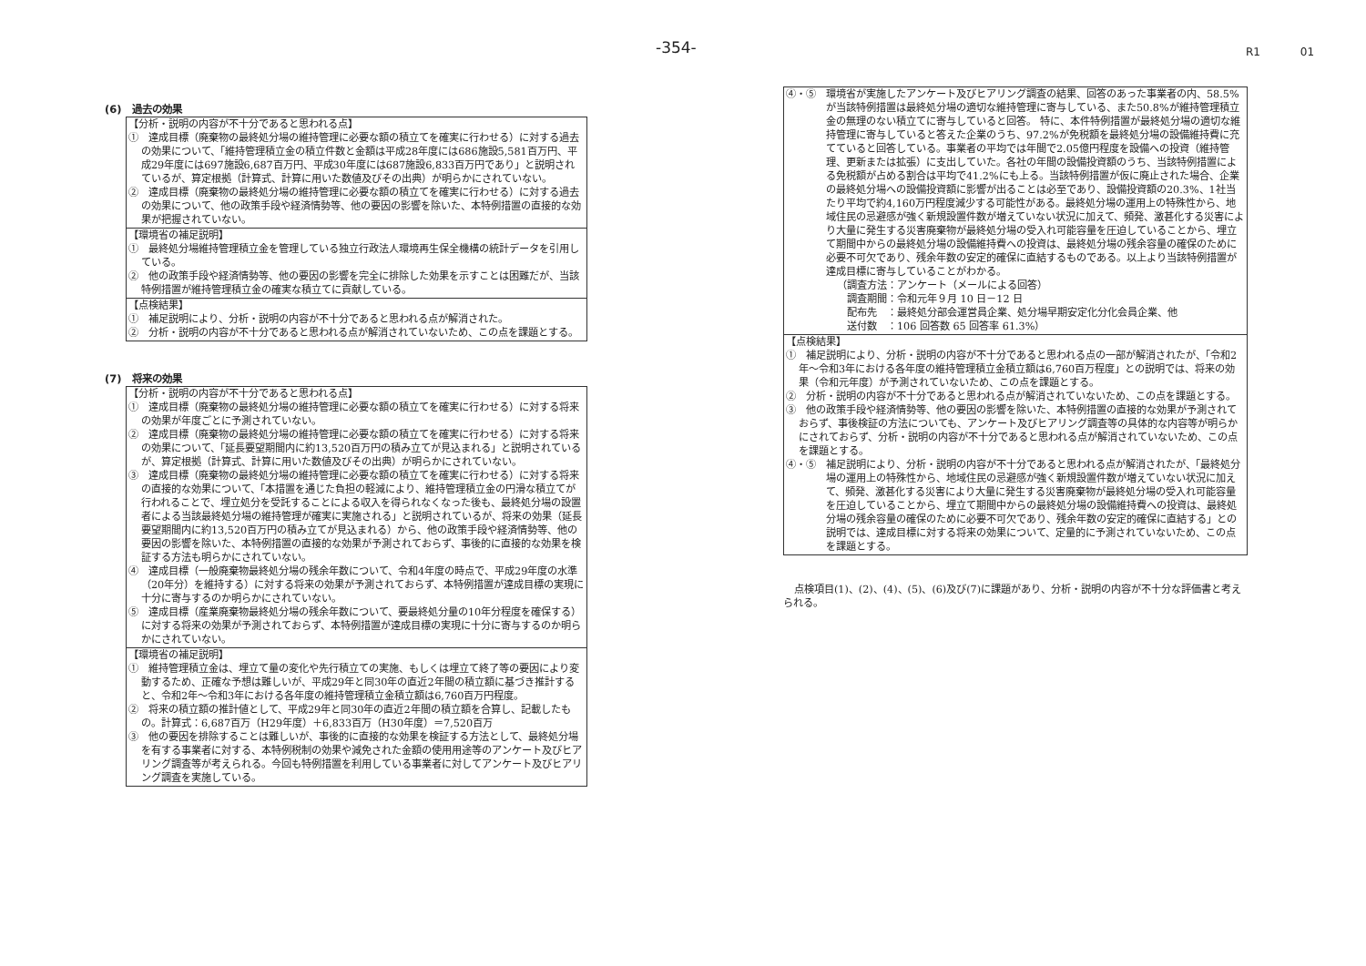-354- R1 01
(6)　過去の効果
【分析・説明の内容が不十分であると思われる点】
①　達成目標（廃棄物の最終処分場の維持管理に必要な額の積立てを確実に行わせる）に対する過去の効果について、「維持管理積立金の積立件数と金額は平成28年度には686施設5,581百万円、平成29年度には697施設6,687百万円、平成30年度には687施設6,833百万円であり」と説明されているが、算定根拠（計算式、計算に用いた数値及びその出典）が明らかにされていない。
②　達成目標（廃棄物の最終処分場の維持管理に必要な額の積立てを確実に行わせる）に対する過去の効果について、他の政策手段や経済情勢等、他の要因の影響を除いた、本特例措置の直接的な効果が把握されていない。
【環境省の補足説明】
①　最終処分場維持管理積立金を管理している独立行政法人環境再生保全機構の統計データを引用している。
②　他の政策手段や経済情勢等、他の要因の影響を完全に排除した効果を示すことは困難だが、当該特例措置が維持管理積立金の確実な積立てに貢献している。
【点検結果】
①　補足説明により、分析・説明の内容が不十分であると思われる点が解消された。
②　分析・説明の内容が不十分であると思われる点が解消されていないため、この点を課題とする。
(7)　将来の効果
【分析・説明の内容が不十分であると思われる点】
①　達成目標（廃棄物の最終処分場の維持管理に必要な額の積立てを確実に行わせる）に対する将来の効果が年度ごとに予測されていない。
②　達成目標（廃棄物の最終処分場の維持管理に必要な額の積立てを確実に行わせる）に対する将来の効果について、「延長要望期間内に約13,520百万円の積み立てが見込まれる」と説明されているが、算定根拠（計算式、計算に用いた数値及びその出典）が明らかにされていない。
③　達成目標（廃棄物の最終処分場の維持管理に必要な額の積立てを確実に行わせる）に対する将来の直接的な効果について、「本措置を通じた負担の軽減により、維持管理積立金の円滑な積立てが行われることで、埋立処分を受託することによる収入を得られなくなった後も、最終処分場の設置者による当該最終処分場の維持管理が確実に実施される」と説明されているが、将来の効果（延長要望期間内に約13,520百万円の積み立てが見込まれる）から、他の政策手段や経済情勢等、他の要因の影響を除いた、本特例措置の直接的な効果が予測されておらず、事後的に直接的な効果を検証する方法も明らかにされていない。
④　達成目標（一般廃棄物最終処分場の残余年数について、令和4年度の時点で、平成29年度の水準（20年分）を維持する）に対する将来の効果が予測されておらず、本特例措置が達成目標の実現に十分に寄与するのか明らかにされていない。
⑤　達成目標（産業廃棄物最終処分場の残余年数について、要最終処分量の10年分程度を確保する）に対する将来の効果が予測されておらず、本特例措置が達成目標の実現に十分に寄与するのか明らかにされていない。
【環境省の補足説明】
①　維持管理積立金は、埋立て量の変化や先行積立ての実施、もしくは埋立て終了等の要因により変動するため、正確な予想は難しいが、平成29年と同30年の直近2年間の積立額に基づき推計すると、令和2年～令和3年における各年度の維持管理積立金積立額は6,760百万円程度。
②　将来の積立額の推計値として、平成29年と同30年の直近2年間の積立額を合算し、記載したもの。計算式：6,687百万（H29年度）＋6,833百万（H30年度）＝7,520百万
③　他の要因を排除することは難しいが、事後的に直接的な効果を検証する方法として、最終処分場を有する事業者に対する、本特例税制の効果や減免された金額の使用用途等のアンケート及びヒアリング調査等が考えられる。今回も特例措置を利用している事業者に対してアンケート及びヒアリング調査を実施している。
④・⑤　環境省が実施したアンケート及びヒアリング調査の結果、回答のあった事業者の内、58.5%が当該特例措置は最終処分場の適切な維持管理に寄与している、また50.8%が維持管理積立金の無理のない積立てに寄与していると回答。 特に、本件特例措置が最終処分場の適切な維持管理に寄与していると答えた企業のうち、97.2%が免税額を最終処分場の設備維持費に充てていると回答している。事業者の平均では年間で2.05億円程度を設備への投資（維持管理、更新または拡張）に支出していた。各社の年間の設備投資額のうち、当該特例措置による免税額が占める割合は平均で41.2%にも上る。当該特例措置が仮に廃止された場合、企業の最終処分場への設備投資額に影響が出ることは必至であり、設備投資額の20.3%、1社当たり平均で約4,160万円程度減少する可能性がある。最終処分場の運用上の特殊性から、地域住民の忌避感が強く新規設置件数が増えていない状況に加えて、頻発、激甚化する災害により大量に発生する災害廃棄物が最終処分場の受入れ可能容量を圧迫していることから、埋立て期間中からの最終処分場の設備維持費への投資は、最終処分場の残余容量の確保のために必要不可欠であり、残余年数の安定的確保に直結するものである。以上より当該特例措置が達成目標に寄与していることがわかる。
（調査方法：アンケート（メールによる回答）
　調査期間：令和元年９月 10 日－12 日
　配布先　：最終処分部会運営員企業、処分場早期安定化分化会員企業、他
　送付数　：106 回答数 65 回答率 61.3%）
【点検結果】
①　補足説明により、分析・説明の内容が不十分であると思われる点の一部が解消されたが、「令和2年～令和3年における各年度の維持管理積立金積立額は6,760百万程度」との説明では、将来の効果（令和元年度）が予測されていないため、この点を課題とする。
②　分析・説明の内容が不十分であると思われる点が解消されていないため、この点を課題とする。
③　他の政策手段や経済情勢等、他の要因の影響を除いた、本特例措置の直接的な効果が予測されておらず、事後検証の方法についても、アンケート及びヒアリング調査等の具体的な内容等が明らかにされておらず、分析・説明の内容が不十分であると思われる点が解消されていないため、この点を課題とする。
④・⑤　補足説明により、分析・説明の内容が不十分であると思われる点が解消されたが、「最終処分場の運用上の特殊性から、地域住民の忌避感が強く新規設置件数が増えていない状況に加えて、頻発、激甚化する災害により大量に発生する災害廃棄物が最終処分場の受入れ可能容量を圧迫していることから、埋立て期間中からの最終処分場の設備維持費への投資は、最終処分場の残余容量の確保のために必要不可欠であり、残余年数の安定的確保に直結する」との説明では、達成目標に対する将来の効果について、定量的に予測されていないため、この点を課題とする。
点検項目(1)、(2)、(4)、(5)、(6)及び(7)に課題があり、分析・説明の内容が不十分な評価書と考えられる。